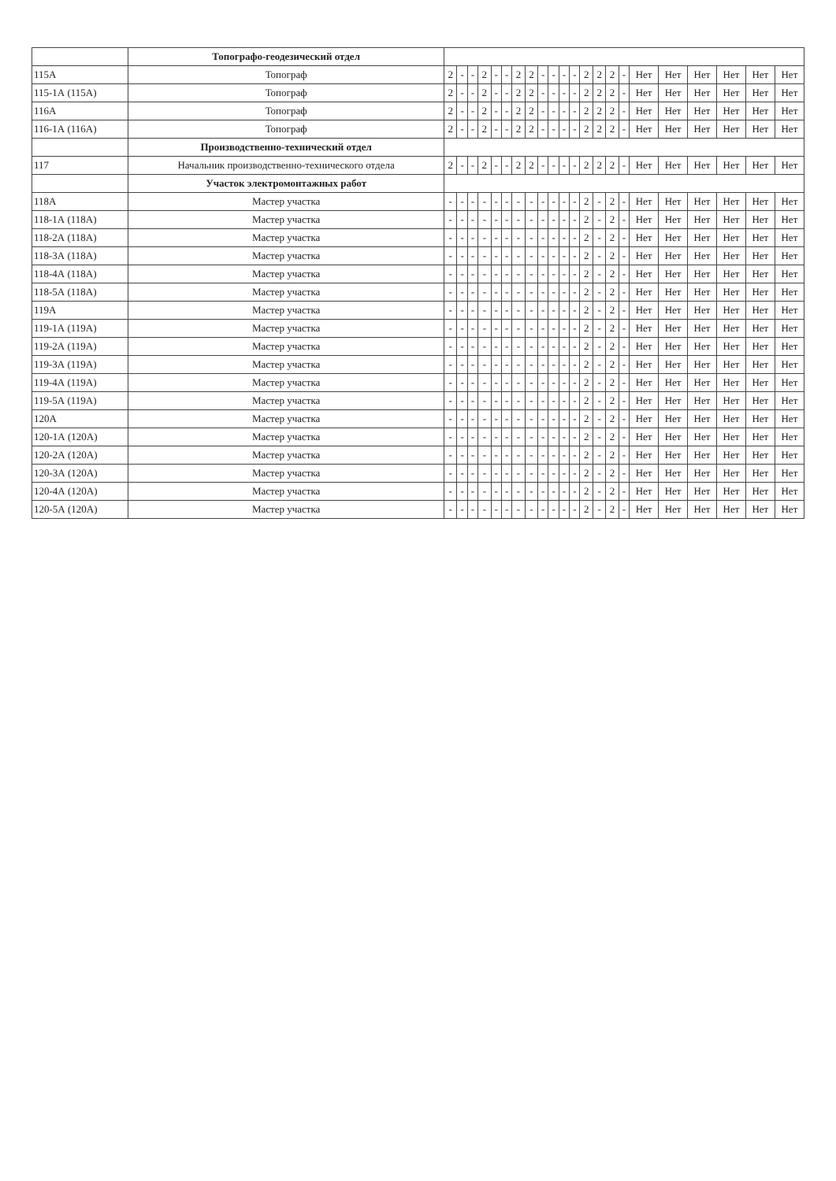| | Топографо-геодезический отдел | | | | | | | | | | | | | | | | | | | | | | |
| 115А | Топограф | 2 | - | - | 2 | - | - | 2 | 2 | - | - | - | - | 2 | 2 | 2 | - | Нет | Нет | Нет | Нет | Нет | Нет |
| 115-1А (115А) | Топограф | 2 | - | - | 2 | - | - | 2 | 2 | - | - | - | - | 2 | 2 | 2 | - | Нет | Нет | Нет | Нет | Нет | Нет |
| 116А | Топограф | 2 | - | - | 2 | - | - | 2 | 2 | - | - | - | - | 2 | 2 | 2 | - | Нет | Нет | Нет | Нет | Нет | Нет |
| 116-1А (116А) | Топограф | 2 | - | - | 2 | - | - | 2 | 2 | - | - | - | - | 2 | 2 | 2 | - | Нет | Нет | Нет | Нет | Нет | Нет |
| | Производственно-технический отдел | | | | | | | | | | | | | | | | | | | | | | |
| 117 | Начальник производственно-технического отдела | 2 | - | - | 2 | - | - | 2 | 2 | - | - | - | - | 2 | 2 | 2 | - | Нет | Нет | Нет | Нет | Нет | Нет |
| | Участок электромонтажных работ | | | | | | | | | | | | | | | | | | | | | | |
| 118А | Мастер участка | - | - | - | - | - | - | - | - | - | - | - | - | 2 | - | 2 | - | Нет | Нет | Нет | Нет | Нет | Нет |
| 118-1А (118А) | Мастер участка | - | - | - | - | - | - | - | - | - | - | - | - | 2 | - | 2 | - | Нет | Нет | Нет | Нет | Нет | Нет |
| 118-2А (118А) | Мастер участка | - | - | - | - | - | - | - | - | - | - | - | - | 2 | - | 2 | - | Нет | Нет | Нет | Нет | Нет | Нет |
| 118-3А (118А) | Мастер участка | - | - | - | - | - | - | - | - | - | - | - | - | 2 | - | 2 | - | Нет | Нет | Нет | Нет | Нет | Нет |
| 118-4А (118А) | Мастер участка | - | - | - | - | - | - | - | - | - | - | - | - | 2 | - | 2 | - | Нет | Нет | Нет | Нет | Нет | Нет |
| 118-5А (118А) | Мастер участка | - | - | - | - | - | - | - | - | - | - | - | - | 2 | - | 2 | - | Нет | Нет | Нет | Нет | Нет | Нет |
| 119А | Мастер участка | - | - | - | - | - | - | - | - | - | - | - | - | 2 | - | 2 | - | Нет | Нет | Нет | Нет | Нет | Нет |
| 119-1А (119А) | Мастер участка | - | - | - | - | - | - | - | - | - | - | - | - | 2 | - | 2 | - | Нет | Нет | Нет | Нет | Нет | Нет |
| 119-2А (119А) | Мастер участка | - | - | - | - | - | - | - | - | - | - | - | - | 2 | - | 2 | - | Нет | Нет | Нет | Нет | Нет | Нет |
| 119-3А (119А) | Мастер участка | - | - | - | - | - | - | - | - | - | - | - | - | 2 | - | 2 | - | Нет | Нет | Нет | Нет | Нет | Нет |
| 119-4А (119А) | Мастер участка | - | - | - | - | - | - | - | - | - | - | - | - | 2 | - | 2 | - | Нет | Нет | Нет | Нет | Нет | Нет |
| 119-5А (119А) | Мастер участка | - | - | - | - | - | - | - | - | - | - | - | - | 2 | - | 2 | - | Нет | Нет | Нет | Нет | Нет | Нет |
| 120А | Мастер участка | - | - | - | - | - | - | - | - | - | - | - | - | 2 | - | 2 | - | Нет | Нет | Нет | Нет | Нет | Нет |
| 120-1А (120А) | Мастер участка | - | - | - | - | - | - | - | - | - | - | - | - | 2 | - | 2 | - | Нет | Нет | Нет | Нет | Нет | Нет |
| 120-2А (120А) | Мастер участка | - | - | - | - | - | - | - | - | - | - | - | - | 2 | - | 2 | - | Нет | Нет | Нет | Нет | Нет | Нет |
| 120-3А (120А) | Мастер участка | - | - | - | - | - | - | - | - | - | - | - | - | 2 | - | 2 | - | Нет | Нет | Нет | Нет | Нет | Нет |
| 120-4А (120А) | Мастер участка | - | - | - | - | - | - | - | - | - | - | - | - | 2 | - | 2 | - | Нет | Нет | Нет | Нет | Нет | Нет |
| 120-5А (120А) | Мастер участка | - | - | - | - | - | - | - | - | - | - | - | - | 2 | - | 2 | - | Нет | Нет | Нет | Нет | Нет | Нет |